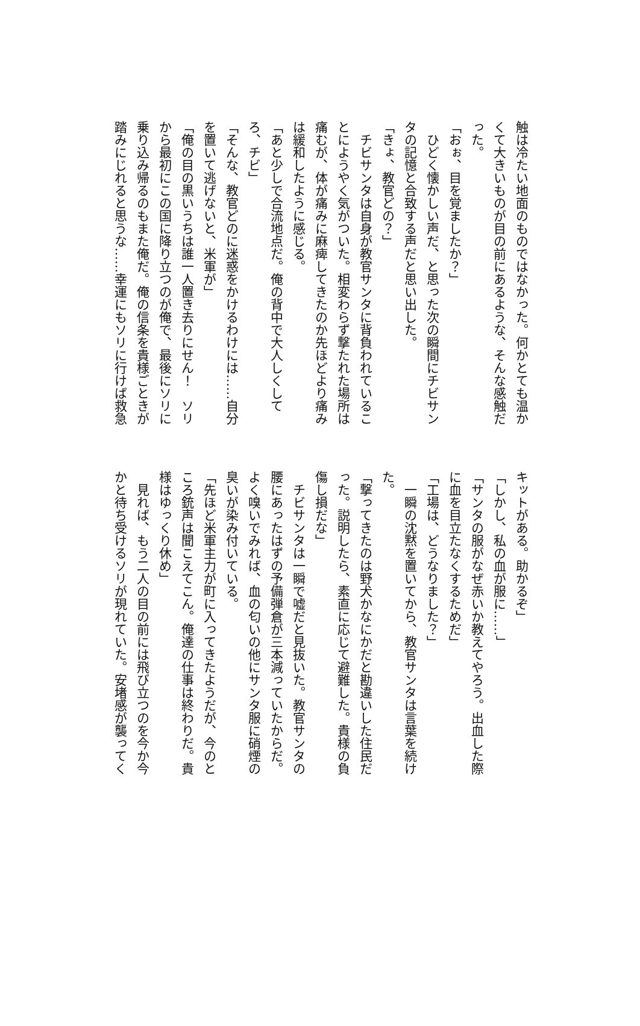触は冷たい地面のものではなかった。何かとても温かくて大きいものが目の前にあるような、そんな感触だった。
「おぉ、目を覚ましたか？」
　ひどく懐かしい声だ、と思った次の瞬間にチビサンタの記憶と合致する声だと思い出した。
「きょ、教官どの？」
　チビサンタは自身が教官サンタに背負われていることにようやく気がついた。相変わらず撃たれた場所は痛むが、体が痛みに麻痺してきたのか先ほどより痛みは緩和したように感じる。
「あと少しで合流地点だ。俺の背中で大人しくしてろ、チビ」
「そんな、教官どのに迷惑をかけるわけには……自分を置いて逃げないと、米軍が」
「俺の目の黒いうちは誰一人置き去りにせん！　ソリから最初にこの国に降り立つのが俺で、最後にソリに乗り込み帰るのもまた俺だ。俺の信条を貴様ごときが踏みにじれると思うな……幸運にもソリに行けば救急
キットがある。助かるぞ」
「しかし、私の血が服に……」
「サンタの服がなぜ赤いか教えてやろう。出血した際に血を目立たなくするためだ」
「工場は、どうなりました？」
　一瞬の沈黙を置いてから、教官サンタは言葉を続けた。
「撃ってきたのは野犬かなにかだと勘違いした住民だった。説明したら、素直に応じて避難した。貴様の負傷し損だな」
　チビサンタは一瞬で嘘だと見抜いた。教官サンタの腰にあったはずの予備弾倉が三本減っていたからだ。よく嗅いでみれば、血の匂いの他にサンタ服に硝煙の臭いが染み付いている。
「先ほど米軍主力が町に入ってきたようだが、今のところ銃声は聞こえてこん。俺達の仕事は終わりだ。貴様はゆっくり休め」
　見れば、もう二人の目の前には飛び立つのを今か今かと待ち受けるソリが現れていた。安堵感が襲ってく